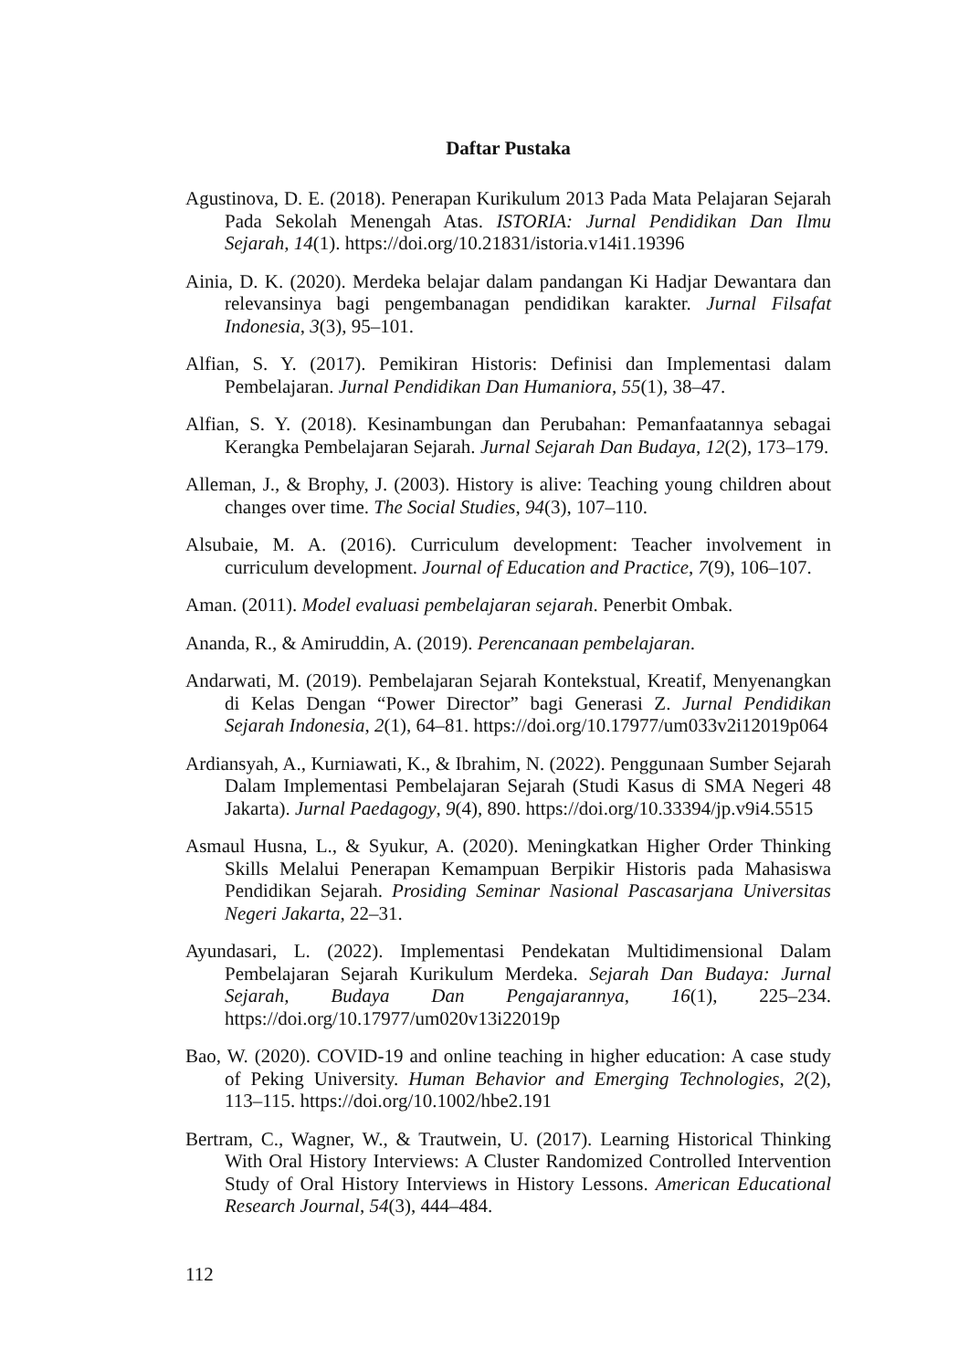Daftar Pustaka
Agustinova, D. E. (2018). Penerapan Kurikulum 2013 Pada Mata Pelajaran Sejarah Pada Sekolah Menengah Atas. ISTORIA: Jurnal Pendidikan Dan Ilmu Sejarah, 14(1). https://doi.org/10.21831/istoria.v14i1.19396
Ainia, D. K. (2020). Merdeka belajar dalam pandangan Ki Hadjar Dewantara dan relevansinya bagi pengembanagan pendidikan karakter. Jurnal Filsafat Indonesia, 3(3), 95–101.
Alfian, S. Y. (2017). Pemikiran Historis: Definisi dan Implementasi dalam Pembelajaran. Jurnal Pendidikan Dan Humaniora, 55(1), 38–47.
Alfian, S. Y. (2018). Kesinambungan dan Perubahan: Pemanfaatannya sebagai Kerangka Pembelajaran Sejarah. Jurnal Sejarah Dan Budaya, 12(2), 173–179.
Alleman, J., & Brophy, J. (2003). History is alive: Teaching young children about changes over time. The Social Studies, 94(3), 107–110.
Alsubaie, M. A. (2016). Curriculum development: Teacher involvement in curriculum development. Journal of Education and Practice, 7(9), 106–107.
Aman. (2011). Model evaluasi pembelajaran sejarah. Penerbit Ombak.
Ananda, R., & Amiruddin, A. (2019). Perencanaan pembelajaran.
Andarwati, M. (2019). Pembelajaran Sejarah Kontekstual, Kreatif, Menyenangkan di Kelas Dengan “Power Director” bagi Generasi Z. Jurnal Pendidikan Sejarah Indonesia, 2(1), 64–81. https://doi.org/10.17977/um033v2i12019p064
Ardiansyah, A., Kurniawati, K., & Ibrahim, N. (2022). Penggunaan Sumber Sejarah Dalam Implementasi Pembelajaran Sejarah (Studi Kasus di SMA Negeri 48 Jakarta). Jurnal Paedagogy, 9(4), 890. https://doi.org/10.33394/jp.v9i4.5515
Asmaul Husna, L., & Syukur, A. (2020). Meningkatkan Higher Order Thinking Skills Melalui Penerapan Kemampuan Berpikir Historis pada Mahasiswa Pendidikan Sejarah. Prosiding Seminar Nasional Pascasarjana Universitas Negeri Jakarta, 22–31.
Ayundasari, L. (2022). Implementasi Pendekatan Multidimensional Dalam Pembelajaran Sejarah Kurikulum Merdeka. Sejarah Dan Budaya: Jurnal Sejarah, Budaya Dan Pengajarannya, 16(1), 225–234. https://doi.org/10.17977/um020v13i22019p
Bao, W. (2020). COVID-19 and online teaching in higher education: A case study of Peking University. Human Behavior and Emerging Technologies, 2(2), 113–115. https://doi.org/10.1002/hbe2.191
Bertram, C., Wagner, W., & Trautwein, U. (2017). Learning Historical Thinking With Oral History Interviews: A Cluster Randomized Controlled Intervention Study of Oral History Interviews in History Lessons. American Educational Research Journal, 54(3), 444–484.
112